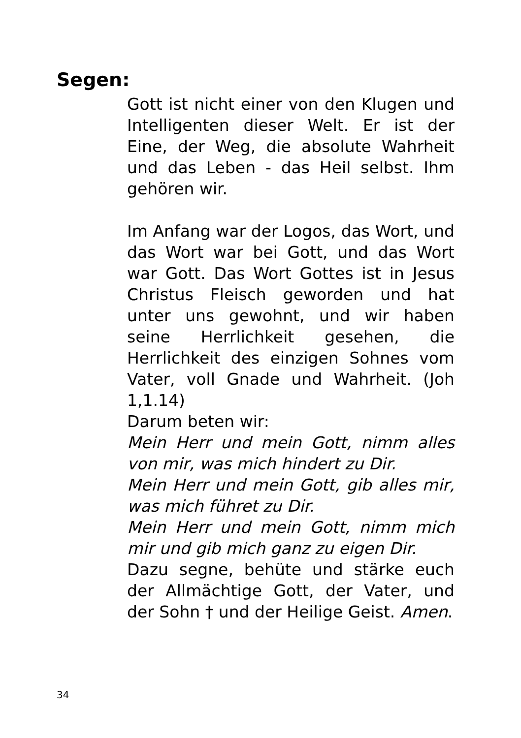Segen:
Gott ist nicht einer von den Klugen und Intelligenten dieser Welt. Er ist der Eine, der Weg, die absolute Wahrheit und das Leben - das Heil selbst. Ihm gehören wir.
Im Anfang war der Logos, das Wort, und das Wort war bei Gott, und das Wort war Gott. Das Wort Gottes ist in Jesus Christus Fleisch geworden und hat unter uns gewohnt, und wir haben seine Herrlichkeit gesehen, die Herrlichkeit des einzigen Sohnes vom Vater, voll Gnade und Wahrheit. (Joh 1,1.14)
Darum beten wir:
Mein Herr und mein Gott, nimm alles von mir, was mich hindert zu Dir.
Mein Herr und mein Gott, gib alles mir, was mich führet zu Dir.
Mein Herr und mein Gott, nimm mich mir und gib mich ganz zu eigen Dir.
Dazu segne, behüte und stärke euch der Allmächtige Gott, der Vater, und der Sohn † und der Heilige Geist. Amen.
34